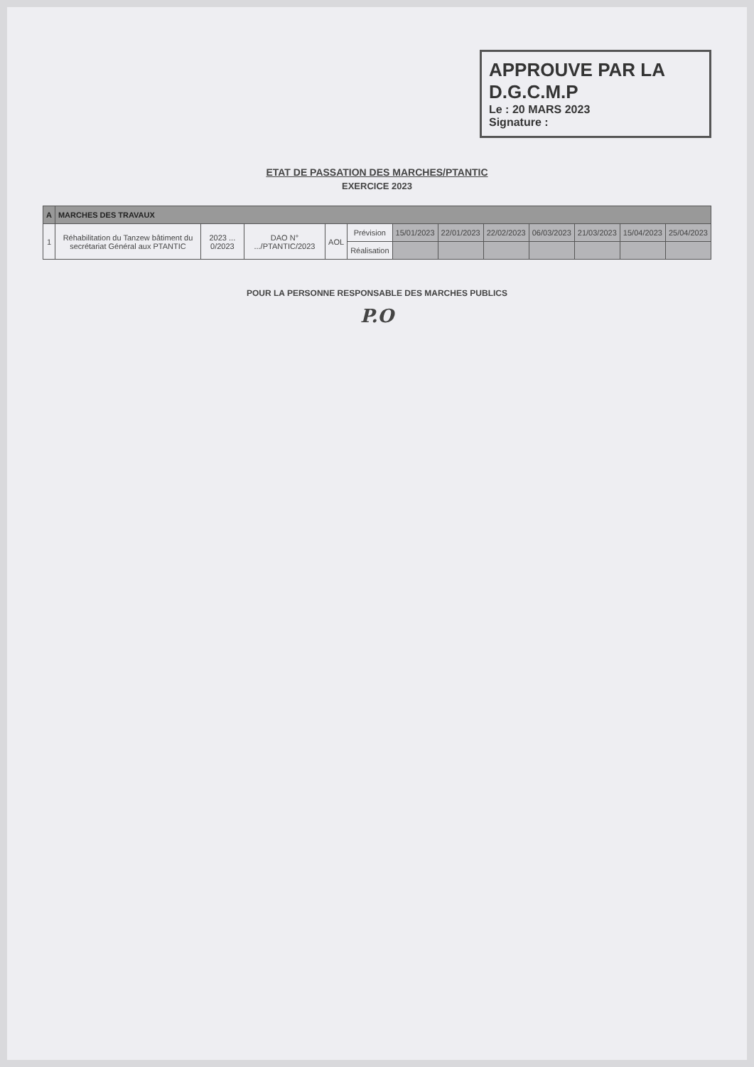APPROUVE PAR LA
D.G.C.M.P
Le : 20 MARS 2023
Signature :
ETAT DE PASSATION DES MARCHES/PTANTIC
EXERCICE 2023
| A | MARCHES DES TRAVAUX | | | | | | | | | | | |
| --- | --- | --- | --- | --- | --- | --- | --- | --- | --- | --- | --- | --- |
| 1 | Réhabilitation du Tanzew bâtiment du secrétariat Général aux PTANTIC | 2023 ... 0/2023 | DAO N° .../PTANTIC/2023 | AOL | Prévision | 15/01/2023 | 22/01/2023 | 22/02/2023 | 06/03/2023 | 21/03/2023 | 15/04/2023 | 25/04/2023 |
| | | | | | Réalisation | | | | | | | |
POUR LA PERSONNE RESPONSABLE DES MARCHES PUBLICS
P.O